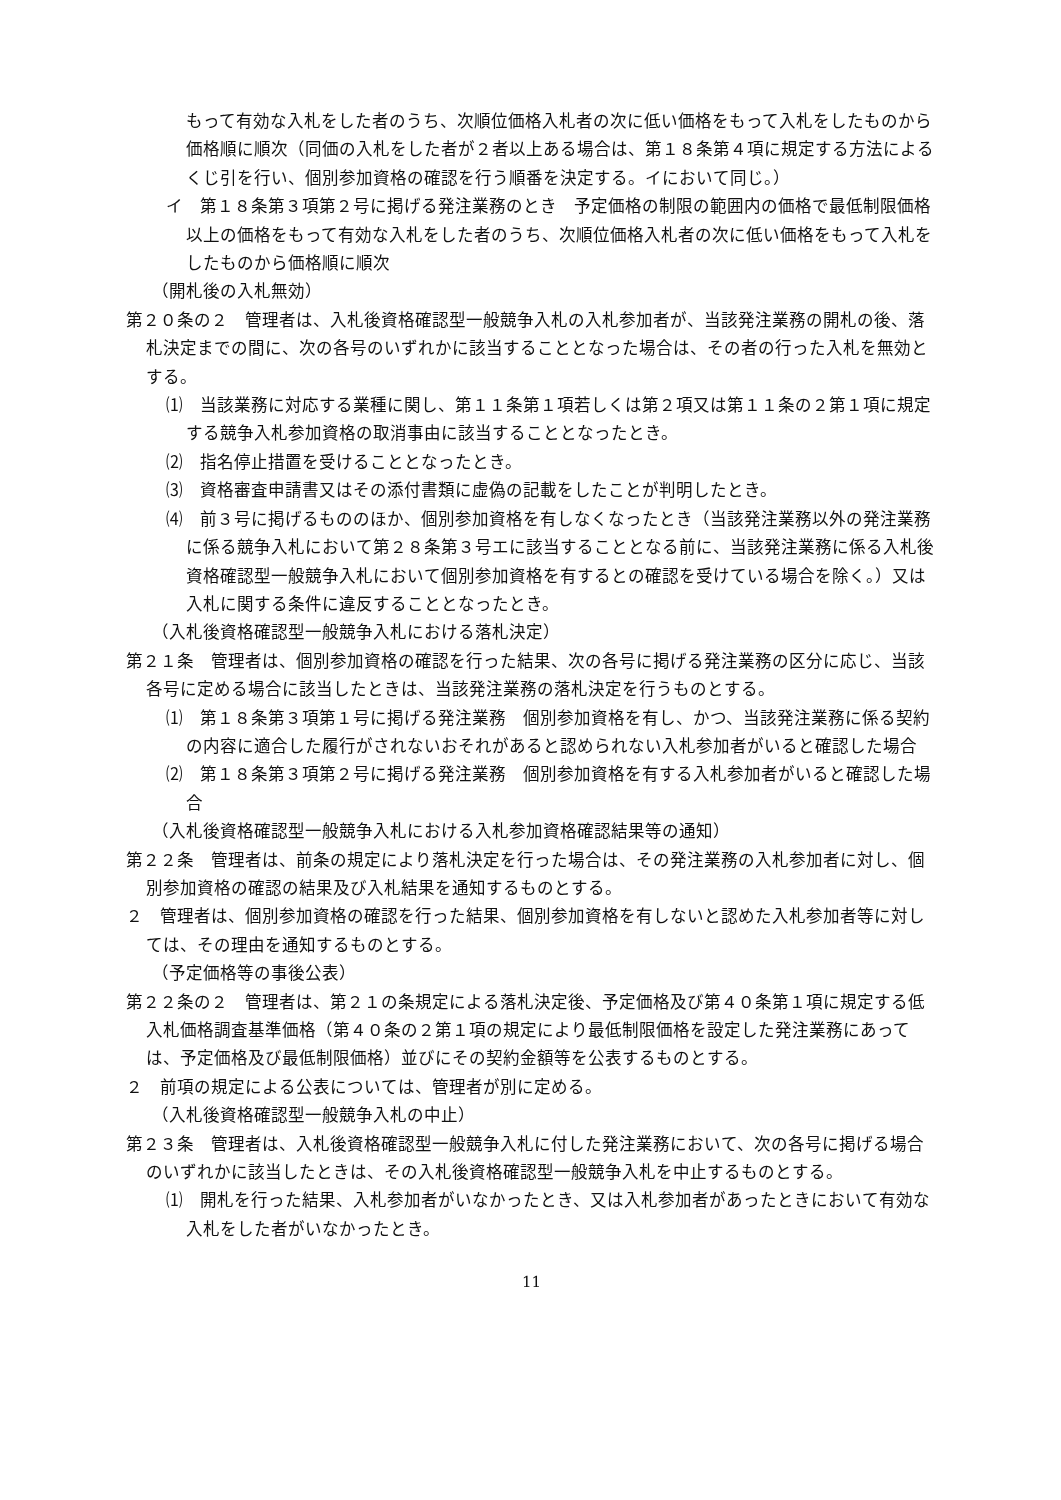もって有効な入札をした者のうち、次順位価格入札者の次に低い価格をもって入札をしたものから価格順に順次（同価の入札をした者が２者以上ある場合は、第１８条第４項に規定する方法によるくじ引を行い、個別参加資格の確認を行う順番を決定する。イにおいて同じ。）
イ　第１８条第３項第２号に掲げる発注業務のとき　予定価格の制限の範囲内の価格で最低制限価格以上の価格をもって有効な入札をした者のうち、次順位価格入札者の次に低い価格をもって入札をしたものから価格順に順次
（開札後の入札無効）
第２０条の２　管理者は、入札後資格確認型一般競争入札の入札参加者が、当該発注業務の開札の後、落札決定までの間に、次の各号のいずれかに該当することとなった場合は、その者の行った入札を無効とする。
⑴　当該業務に対応する業種に関し、第１１条第１項若しくは第２項又は第１１条の２第１項に規定する競争入札参加資格の取消事由に該当することとなったとき。
⑵　指名停止措置を受けることとなったとき。
⑶　資格審査申請書又はその添付書類に虚偽の記載をしたことが判明したとき。
⑷　前３号に掲げるもののほか、個別参加資格を有しなくなったとき（当該発注業務以外の発注業務に係る競争入札において第２８条第３号エに該当することとなる前に、当該発注業務に係る入札後資格確認型一般競争入札において個別参加資格を有するとの確認を受けている場合を除く。）又は入札に関する条件に違反することとなったとき。
（入札後資格確認型一般競争入札における落札決定）
第２１条　管理者は、個別参加資格の確認を行った結果、次の各号に掲げる発注業務の区分に応じ、当該各号に定める場合に該当したときは、当該発注業務の落札決定を行うものとする。
⑴　第１８条第３項第１号に掲げる発注業務　個別参加資格を有し、かつ、当該発注業務に係る契約の内容に適合した履行がされないおそれがあると認められない入札参加者がいると確認した場合
⑵　第１８条第３項第２号に掲げる発注業務　個別参加資格を有する入札参加者がいると確認した場合
（入札後資格確認型一般競争入札における入札参加資格確認結果等の通知）
第２２条　管理者は、前条の規定により落札決定を行った場合は、その発注業務の入札参加者に対し、個別参加資格の確認の結果及び入札結果を通知するものとする。
２　管理者は、個別参加資格の確認を行った結果、個別参加資格を有しないと認めた入札参加者等に対しては、その理由を通知するものとする。
（予定価格等の事後公表）
第２２条の２　管理者は、第２１の条規定による落札決定後、予定価格及び第４０条第１項に規定する低入札価格調査基準価格（第４０条の２第１項の規定により最低制限価格を設定した発注業務にあっては、予定価格及び最低制限価格）並びにその契約金額等を公表するものとする。
２　前項の規定による公表については、管理者が別に定める。
（入札後資格確認型一般競争入札の中止）
第２３条　管理者は、入札後資格確認型一般競争入札に付した発注業務において、次の各号に掲げる場合のいずれかに該当したときは、その入札後資格確認型一般競争入札を中止するものとする。
⑴　開札を行った結果、入札参加者がいなかったとき、又は入札参加者があったときにおいて有効な入札をした者がいなかったとき。
11